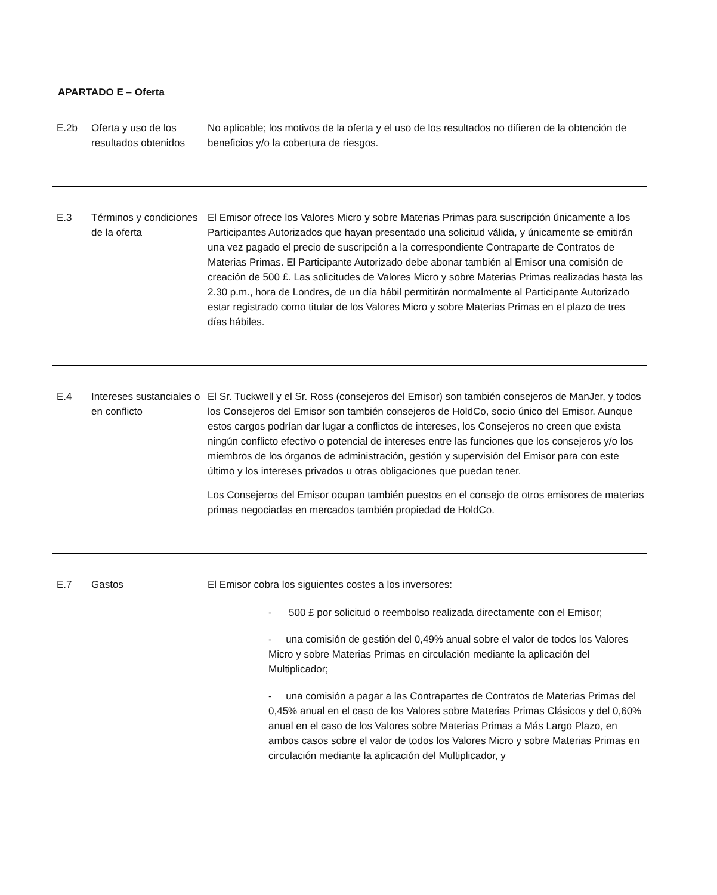APARTADO E – Oferta
| E.2b | Oferta y uso de los resultados obtenidos | No aplicable; los motivos de la oferta y el uso de los resultados no difieren de la obtención de beneficios y/o la cobertura de riesgos. |
| E.3 | Términos y condiciones de la oferta | El Emisor ofrece los Valores Micro y sobre Materias Primas para suscripción únicamente a los Participantes Autorizados que hayan presentado una solicitud válida, y únicamente se emitirán una vez pagado el precio de suscripción a la correspondiente Contraparte de Contratos de Materias Primas. El Participante Autorizado debe abonar también al Emisor una comisión de creación de 500 £. Las solicitudes de Valores Micro y sobre Materias Primas realizadas hasta las 2.30 p.m., hora de Londres, de un día hábil permitirán normalmente al Participante Autorizado estar registrado como titular de los Valores Micro y sobre Materias Primas en el plazo de tres días hábiles. |
| E.4 | Intereses sustanciales o en conflicto | El Sr. Tuckwell y el Sr. Ross (consejeros del Emisor) son también consejeros de ManJer, y todos los Consejeros del Emisor son también consejeros de HoldCo, socio único del Emisor. Aunque estos cargos podrían dar lugar a conflictos de intereses, los Consejeros no creen que exista ningún conflicto efectivo o potencial de intereses entre las funciones que los consejeros y/o los miembros de los órganos de administración, gestión y supervisión del Emisor para con este último y los intereses privados u otras obligaciones que puedan tener. Los Consejeros del Emisor ocupan también puestos en el consejo de otros emisores de materias primas negociadas en mercados también propiedad de HoldCo. |
| E.7 | Gastos | El Emisor cobra los siguientes costes a los inversores: - 500 £ por solicitud o reembolso realizada directamente con el Emisor; - una comisión de gestión del 0,49% anual sobre el valor de todos los Valores Micro y sobre Materias Primas en circulación mediante la aplicación del Multiplicador; - una comisión a pagar a las Contrapartes de Contratos de Materias Primas del 0,45% anual en el caso de los Valores sobre Materias Primas Clásicos y del 0,60% anual en el caso de los Valores sobre Materias Primas a Más Largo Plazo, en ambos casos sobre el valor de todos los Valores Micro y sobre Materias Primas en circulación mediante la aplicación del Multiplicador, y |